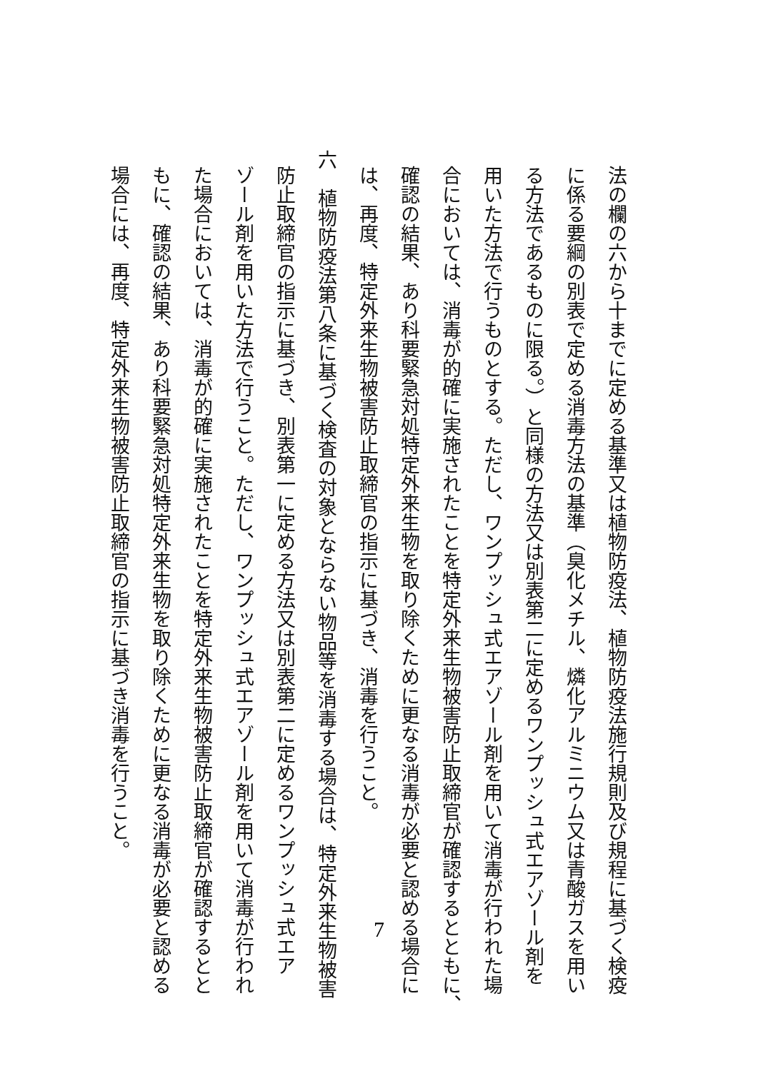法の欄の六から十までに定める基準又は植物防疫法、植物防疫法施行規則及び規程に基づく検疫
に係る要綱の別表で定める消毒方法の基準（臭化メチル、燐化アルミニウム又は青酸ガスを用い
る方法であるものに限る。）と同様の方法又は別表第二に定めるワンプッシュ式エアゾール剤を
用いた方法で行うものとする。ただし、ワンプッシュ式エアゾール剤を用いて消毒が行われた場
合においては、消毒が的確に実施されたことを特定外来生物被害防止取締官が確認するとともに、
確認の結果、あり科要緊急対処特定外来生物を取り除くために更なる消毒が必要と認める場合に
は、再度、特定外来生物被害防止取締官の指示に基づき、消毒を行うこと。
六　植物防疫法第八条に基づく検査の対象とならない物品等を消毒する場合は、特定外来生物被害
防止取締官の指示に基づき、別表第一に定める方法又は別表第二に定めるワンプッシュ式エア
ゾール剤を用いた方法で行うこと。ただし、ワンプッシュ式エアゾール剤を用いて消毒が行われ
た場合においては、消毒が的確に実施されたことを特定外来生物被害防止取締官が確認するとと
もに、確認の結果、あり科要緊急対処特定外来生物を取り除くために更なる消毒が必要と認める
場合には、再度、特定外来生物被害防止取締官の指示に基づき消毒を行うこと。
7